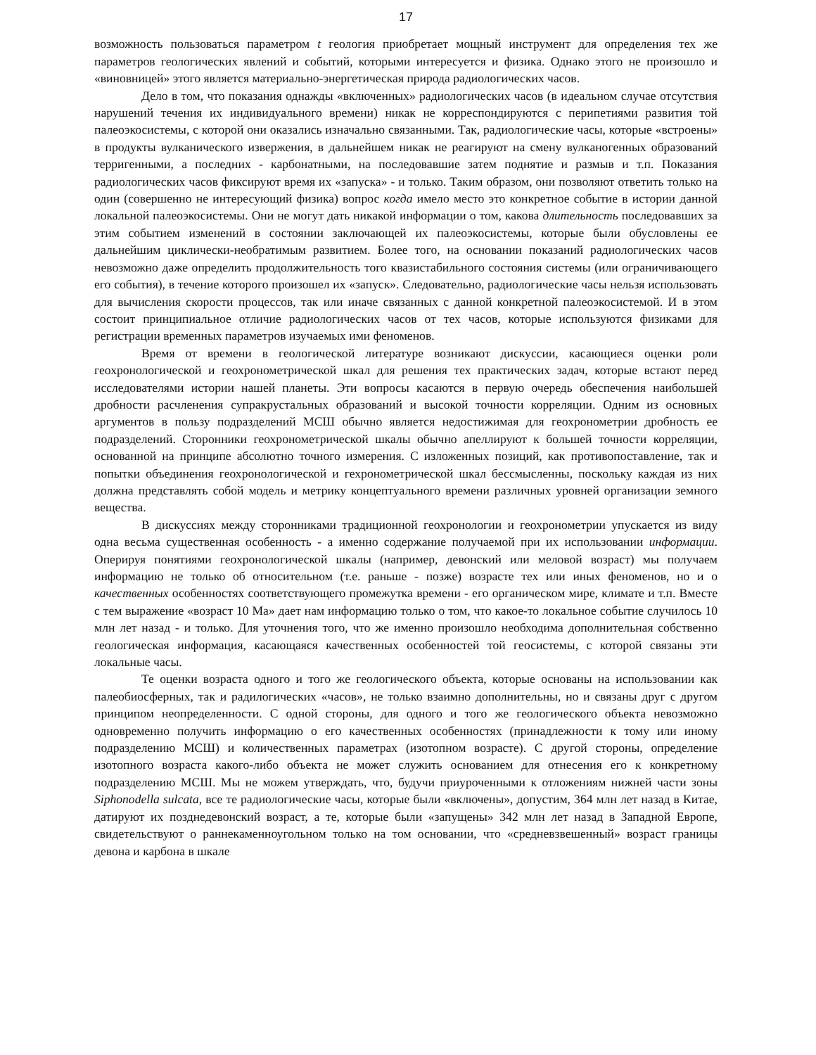17
возможность пользоваться параметром t геология приобретает мощный инструмент для определения тех же параметров геологических явлений и событий, которыми интересуется и физика. Однако этого не произошло и «виновницей» этого является материально-энергетическая природа радиологических часов.
Дело в том, что показания однажды «включенных» радиологических часов (в идеальном случае отсутствия нарушений течения их индивидуального времени) никак не корреспондируются с перипетиями развития той палеоэкосистемы, с которой они оказались изначально связанными. Так, радиологические часы, которые «встроены» в продукты вулканического извержения, в дальнейшем никак не реагируют на смену вулканогенных образований терригенными, а последних - карбонатными, на последовавшие затем поднятие и размыв и т.п. Показания радиологических часов фиксируют время их «запуска» - и только. Таким образом, они позволяют ответить только на один (совершенно не интересующий физика) вопрос когда имело место это конкретное событие в истории данной локальной палеоэкосистемы. Они не могут дать никакой информации о том, какова длительность последовавших за этим событием изменений в состоянии заключающей их палеоэкосистемы, которые были обусловлены ее дальнейшим циклически-необратимым развитием. Более того, на основании показаний радиологических часов невозможно даже определить продолжительность того квазистабильного состояния системы (или ограничивающего его события), в течение которого произошел их «запуск». Следовательно, радиологические часы нельзя использовать для вычисления скорости процессов, так или иначе связанных с данной конкретной палеоэкосистемой. И в этом состоит принципиальное отличие радиологических часов от тех часов, которые используются физиками для регистрации временных параметров изучаемых ими феноменов.
Время от времени в геологической литературе возникают дискуссии, касающиеся оценки роли геохронологической и геохронометрической шкал для решения тех практических задач, которые встают перед исследователями истории нашей планеты. Эти вопросы касаются в первую очередь обеспечения наибольшей дробности расчленения супракрустальных образований и высокой точности корреляции. Одним из основных аргументов в пользу подразделений МСШ обычно является недостижимая для геохронометрии дробность ее подразделений. Сторонники геохронометрической шкалы обычно апеллируют к большей точности корреляции, основанной на принципе абсолютно точного измерения. С изложенных позиций, как противопоставление, так и попытки объединения геохронологической и гехронометрической шкал бессмысленны, поскольку каждая из них должна представлять собой модель и метрику концептуального времени различных уровней организации земного вещества.
В дискуссиях между сторонниками традиционной геохронологии и геохронометрии упускается из виду одна весьма существенная особенность - а именно содержание получаемой при их использовании информации. Оперируя понятиями геохронологической шкалы (например, девонский или меловой возраст) мы получаем информацию не только об относительном (т.е. раньше - позже) возрасте тех или иных феноменов, но и о качественных особенностях соответствующего промежутка времени - его органическом мире, климате и т.п. Вместе с тем выражение «возраст 10 Ма» дает нам информацию только о том, что какое-то локальное событие случилось 10 млн лет назад - и только. Для уточнения того, что же именно произошло необходима дополнительная собственно геологическая информация, касающаяся качественных особенностей той геосистемы, с которой связаны эти локальные часы.
Те оценки возраста одного и того же геологического объекта, которые основаны на использовании как палеобиосферных, так и радилогических «часов», не только взаимно дополнительны, но и связаны друг с другом принципом неопределенности. С одной стороны, для одного и того же геологического объекта невозможно одновременно получить информацию о его качественных особенностях (принадлежности к тому или иному подразделению МСШ) и количественных параметрах (изотопном возрасте). С другой стороны, определение изотопного возраста какого-либо объекта не может служить основанием для отнесения его к конкретному подразделению МСШ. Мы не можем утверждать, что, будучи приуроченными к отложениям нижней части зоны Siphonodella sulcata, все те радиологические часы, которые были «включены», допустим, 364 млн лет назад в Китае, датируют их позднедевонский возраст, а те, которые были «запущены» 342 млн лет назад в Западной Европе, свидетельствуют о раннекаменноугольном только на том основании, что «средневзвешенный» возраст границы девона и карбона в шкале